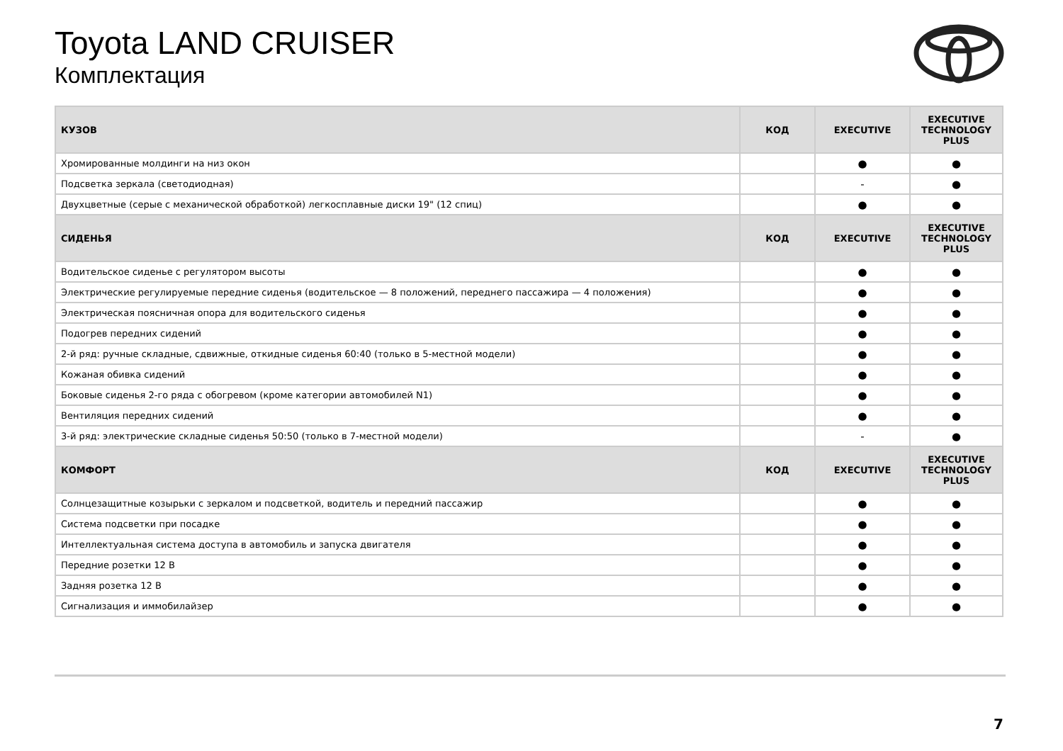Toyota LAND CRUISER
Комплектация
| КУЗОВ | КОД | EXECUTIVE | EXECUTIVE TECHNOLOGY PLUS |
| --- | --- | --- | --- |
| Хромированные молдинги на низ окон | | ● | ● |
| Подсветка зеркала (светодиодная) | | - | ● |
| Двухцветные (серые с механической обработкой) легкосплавные диски 19" (12 спиц) | | ● | ● |
| СИДЕНЬЯ | КОД | EXECUTIVE | EXECUTIVE TECHNOLOGY PLUS |
| Водительское сиденье с регулятором высоты | | ● | ● |
| Электрические регулируемые передние сиденья (водительское — 8 положений, переднего пассажира — 4 положения) | | ● | ● |
| Электрическая поясничная опора для водительского сиденья | | ● | ● |
| Подогрев передних сидений | | ● | ● |
| 2-й ряд: ручные складные, сдвижные, откидные сиденья 60:40 (только в 5-местной модели) | | ● | ● |
| Кожаная обивка сидений | | ● | ● |
| Боковые сиденья 2-го ряда с обогревом (кроме категории автомобилей N1) | | ● | ● |
| Вентиляция передних сидений | | ● | ● |
| 3-й ряд: электрические складные сиденья 50:50 (только в 7-местной модели) | | - | ● |
| КОМФОРТ | КОД | EXECUTIVE | EXECUTIVE TECHNOLOGY PLUS |
| Солнцезащитные козырьки с зеркалом и подсветкой, водитель и передний пассажир | | ● | ● |
| Система подсветки при посадке | | ● | ● |
| Интеллектуальная система доступа в автомобиль и запуска двигателя | | ● | ● |
| Передние розетки 12 В | | ● | ● |
| Задняя розетка 12 В | | ● | ● |
| Сигнализация и иммобилайзер | | ● | ● |
7